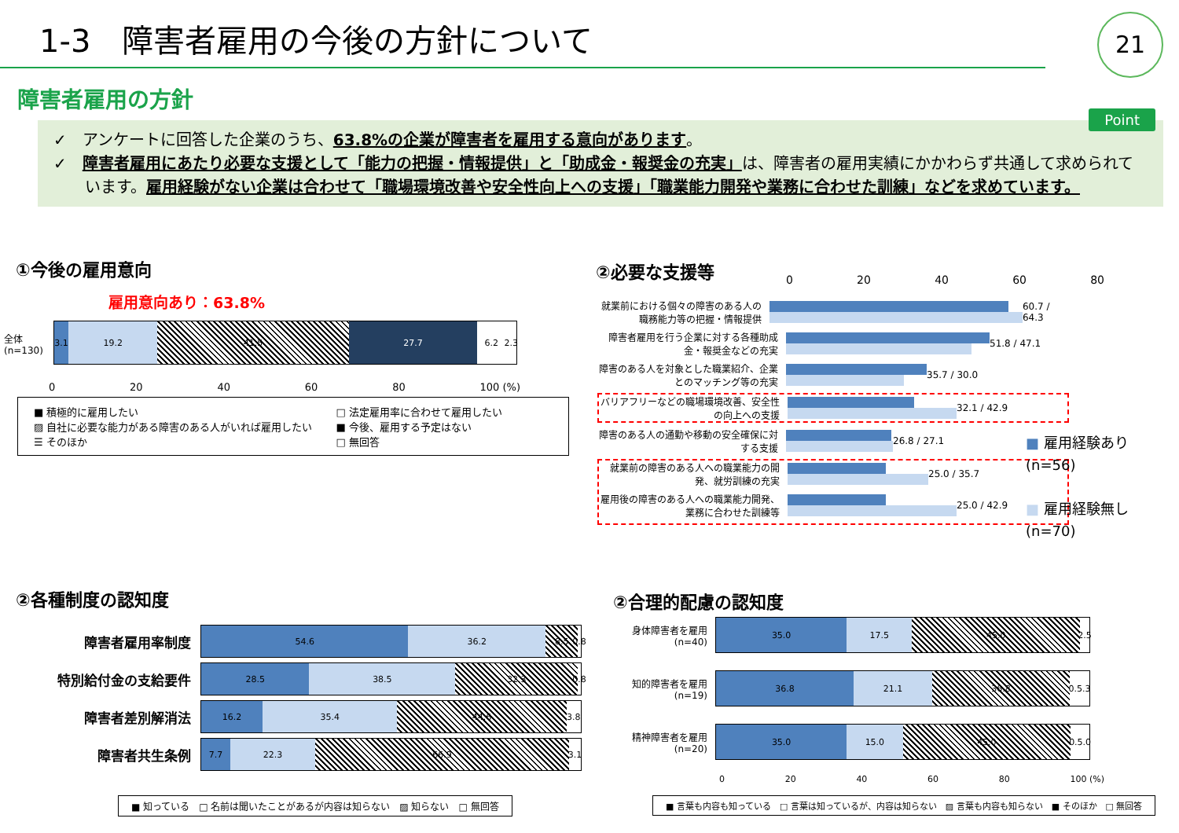1-3　障害者雇用の今後の方針について
21
障害者雇用の方針
Point
✓　アンケートに回答した企業のうち、63.8%の企業が障害者を雇用する意向があります。
✓　障害者雇用にあたり必要な支援として「能力の把握・情報提供」と「助成金・報奨金の充実」は、障害者の雇用実績にかかわらず共通して求められています。雇用経験がない企業は合わせて「職場環境改善や安全性向上への支援」「職業能力開発や業務に合わせた訓練」などを求めています。
①今後の雇用意向
雇用意向あり：63.8%
全体
(n=130)
3.1 19.2 41.5 27.7 6.2 2.3
0 20 40 60 80 100 (%)
■ 積極的に雇用したい
▨ 自社に必要な能力がある障害のある人がいれば雇用したい
☰ そのほか
□ 法定雇用率に合わせて雇用したい
■ 今後、雇用する予定はない
□ 無回答
②必要な支援等
0 20 40 60 80
就業前における個々の障害のある人の職務能力等の把握・情報提供
60.7 / 64.3
障害者雇用を行う企業に対する各種助成金・報奨金などの充実
51.8 / 47.1
障害のある人を対象とした職業紹介、企業とのマッチング等の充実
35.7 / 30.0
バリアフリーなどの職場環境改善、安全性の向上への支援
32.1 / 42.9
障害のある人の通勤や移動の安全確保に対する支援
26.8 / 27.1
就業前の障害のある人への職業能力の開発、就労訓練の充実
25.0 / 35.7
雇用後の障害のある人への職業能力開発、業務に合わせた訓練等
25.0 / 42.9
■ 雇用経験あり
(n=56)
■ 雇用経験無し
(n=70)
②各種制度の認知度
障害者雇用率制度
54.6 36.2 8.5 0.8
特別給付金の支給要件
28.5 38.5 32.3 0.8
障害者差別解消法
16.2 35.4 44.6 3.8
障害者共生条例
7.7 22.3 66.9 3.1
■ 知っている　□ 名前は聞いたことがあるが内容は知らない　▨ 知らない　□ 無回答
②合理的配慮の認知度
身体障害者を雇用
(n=40)
35.0 17.5 45.0 2.5
知的障害者を雇用
(n=19)
36.8 21.1 36.8 0.5.3
精神障害者を雇用
(n=20)
35.0 15.0 45.0 0.5.0
0 20 40 60 80 100 (%)
■ 言葉も内容も知っている　□ 言葉は知っているが、内容は知らない　▨ 言葉も内容も知らない　■ そのほか　□ 無回答